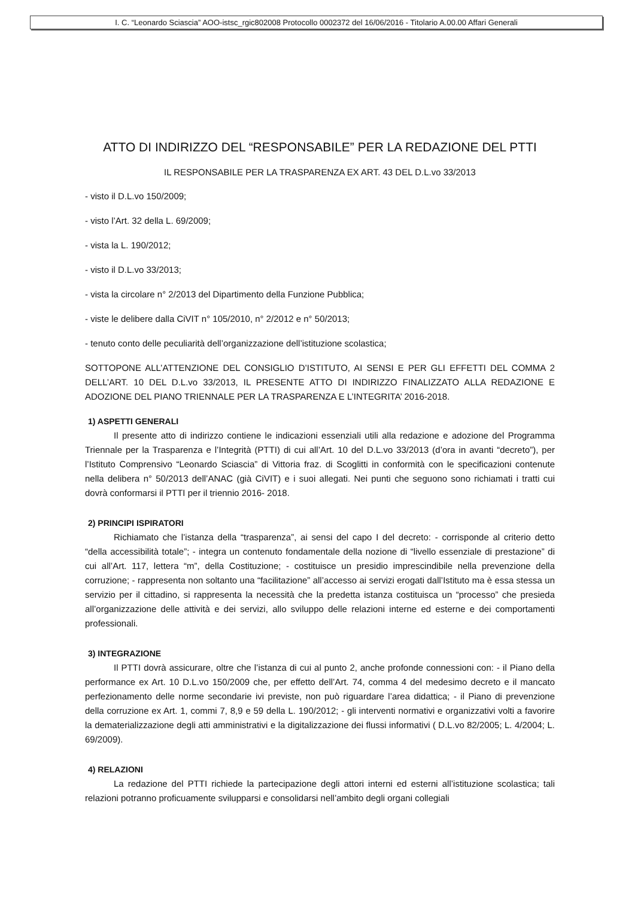I. C. “Leonardo Sciascia” AOO-istsc_rgic802008 Protocollo 0002372 del 16/06/2016 - Titolario A.00.00 Affari Generali
ATTO DI INDIRIZZO DEL “RESPONSABILE” PER LA REDAZIONE DEL PTTI
IL RESPONSABILE PER LA TRASPARENZA EX ART. 43 DEL D.L.vo 33/2013
- visto il D.L.vo 150/2009;
- visto l’Art. 32 della L. 69/2009;
- vista la L. 190/2012;
- visto il D.L.vo 33/2013;
- vista la circolare n° 2/2013 del Dipartimento della Funzione Pubblica;
- viste le delibere dalla CiVIT n° 105/2010, n° 2/2012 e n° 50/2013;
- tenuto conto delle peculiarità dell’organizzazione dell’istituzione scolastica;
SOTTOPONE ALL’ATTENZIONE DEL CONSIGLIO D’ISTITUTO, AI SENSI E PER GLI EFFETTI DEL COMMA 2 DELL’ART. 10 DEL D.L.vo 33/2013, IL PRESENTE ATTO DI INDIRIZZO FINALIZZATO ALLA REDAZIONE E ADOZIONE DEL PIANO TRIENNALE PER LA TRASPARENZA E L’INTEGRITA’ 2016-2018.
1) ASPETTI GENERALI
Il presente atto di indirizzo contiene le indicazioni essenziali utili alla redazione e adozione del Programma Triennale per la Trasparenza e l’Integrità (PTTI) di cui all’Art. 10 del D.L.vo 33/2013 (d’ora in avanti “decreto”), per l’Istituto Comprensivo “Leonardo Sciascia” di Vittoria fraz. di Scoglitti in conformità con le specificazioni contenute nella delibera n° 50/2013 dell’ANAC (già CiVIT) e i suoi allegati. Nei punti che seguono sono richiamati i tratti cui dovrà conformarsi il PTTI per il triennio 2016- 2018.
2) PRINCIPI ISPIRATORI
Richiamato che l’istanza della “trasparenza”, ai sensi del capo I del decreto: - corrisponde al criterio detto “della accessibilità totale”; - integra un contenuto fondamentale della nozione di “livello essenziale di prestazione” di cui all’Art. 117, lettera “m”, della Costituzione; - costituisce un presidio imprescindibile nella prevenzione della corruzione; - rappresenta non soltanto una “facilitazione” all’accesso ai servizi erogati dall’Istituto ma è essa stessa un servizio per il cittadino, si rappresenta la necessità che la predetta istanza costituisca un “processo” che presieda all’organizzazione delle attività e dei servizi, allo sviluppo delle relazioni interne ed esterne e dei comportamenti professionali.
3) INTEGRAZIONE
Il PTTI dovrà assicurare, oltre che l’istanza di cui al punto 2, anche profonde connessioni con: - il Piano della performance ex Art. 10 D.L.vo 150/2009 che, per effetto dell’Art. 74, comma 4 del medesimo decreto e il mancato perfezionamento delle norme secondarie ivi previste, non può riguardare l’area didattica; - il Piano di prevenzione della corruzione ex Art. 1, commi 7, 8,9 e 59 della L. 190/2012; - gli interventi normativi e organizzativi volti a favorire la dematerializzazione degli atti amministrativi e la digitalizzazione dei flussi informativi ( D.L.vo 82/2005; L. 4/2004; L. 69/2009).
4) RELAZIONI
La redazione del PTTI richiede la partecipazione degli attori interni ed esterni all’istituzione scolastica; tali relazioni potranno proficuamente svilupparsi e consolidarsi nell’ambito degli organi collegiali